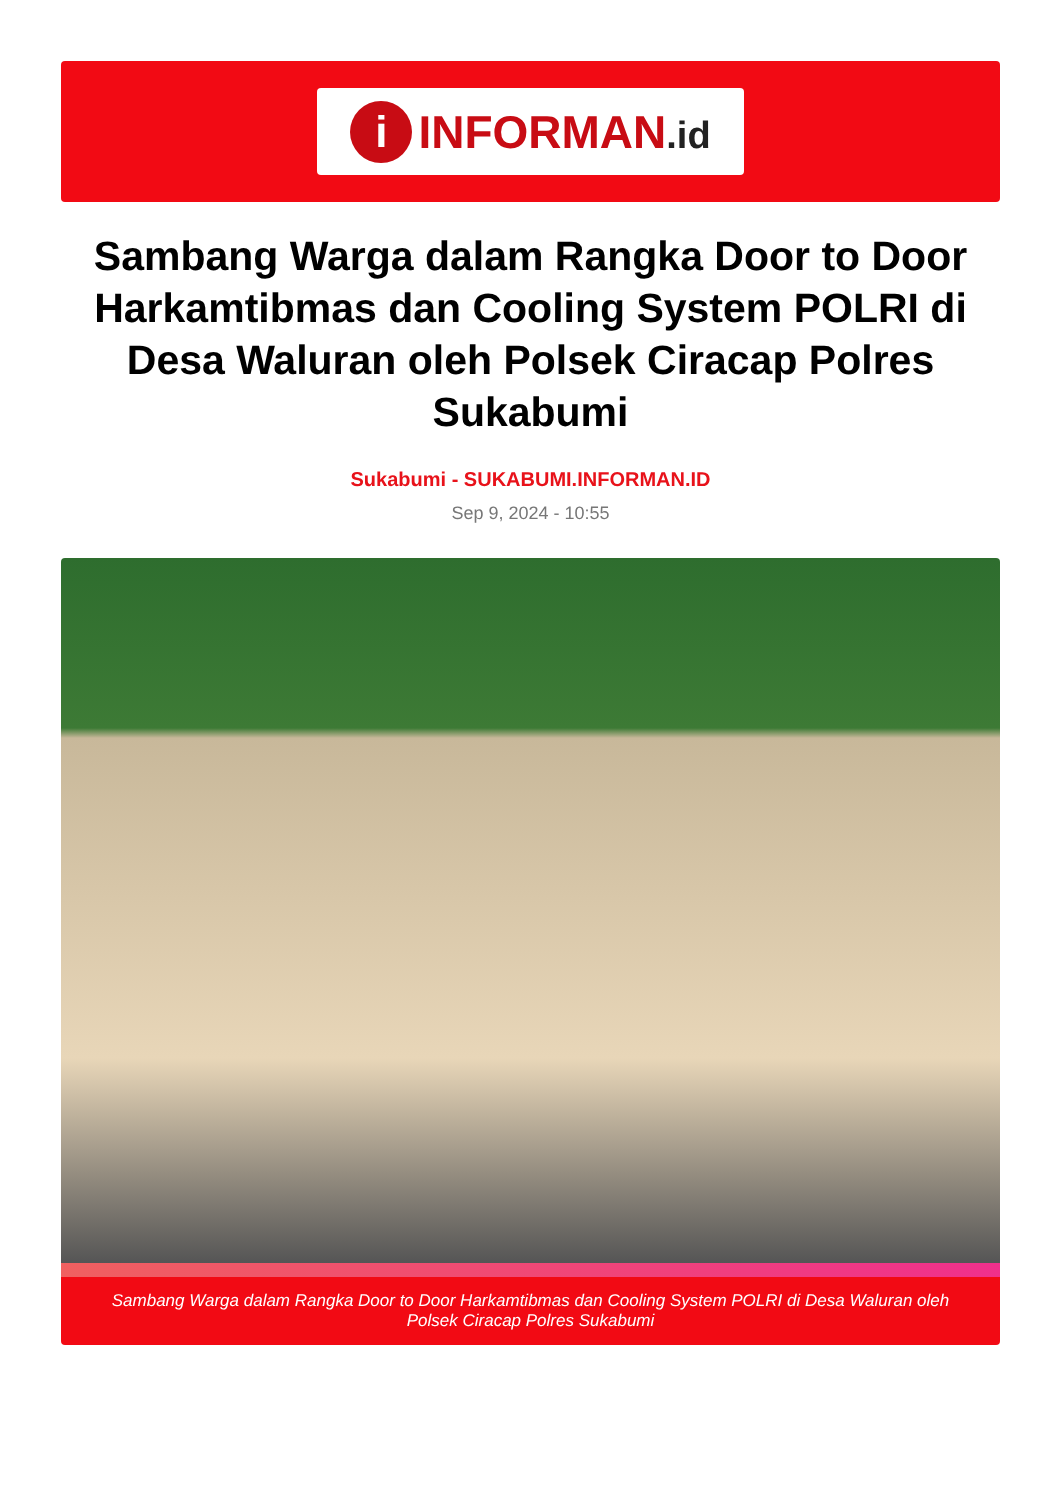i
INFORMAN.id
Sambang Warga dalam Rangka Door to Door Harkamtibmas dan Cooling System POLRI di Desa Waluran oleh Polsek Ciracap Polres Sukabumi
Sukabumi - SUKABUMI.INFORMAN.ID
Sep 9, 2024 - 10:55
Sambang Warga dalam Rangka Door to Door Harkamtibmas dan Cooling System POLRI di Desa Waluran oleh Polsek Ciracap Polres Sukabumi